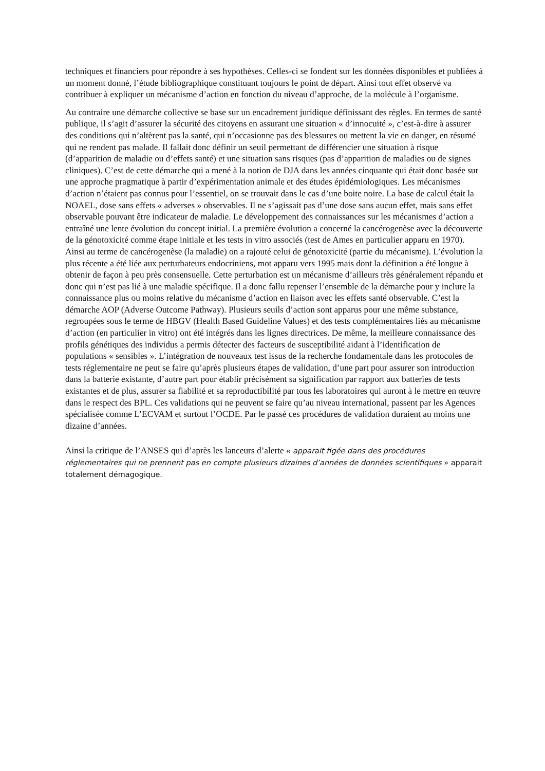techniques et financiers pour répondre à ses hypothèses. Celles-ci se fondent sur les données disponibles et publiées à un moment donné, l’étude bibliographique constituant toujours le point de départ. Ainsi tout effet observé va contribuer à expliquer un mécanisme d’action en fonction du niveau d’approche, de la molécule à l’organisme.
Au contraire une démarche collective se base sur un encadrement juridique définissant des règles. En termes de santé publique, il s’agit d’assurer la sécurité des citoyens en assurant une situation « d’innocuité », c’est-à-dire à assurer des conditions qui n’altèrent pas la santé, qui n’occasionne pas des blessures ou mettent la vie en danger, en résumé qui ne rendent pas malade. Il fallait donc définir un seuil permettant de différencier une situation à risque (d’apparition de maladie ou d’effets santé) et une situation sans risques (pas d’apparition de maladies ou de signes cliniques). C’est de cette démarche qui a mené à la notion de DJA dans les années cinquante qui était donc basée sur une approche pragmatique à partir d’expérimentation animale et des études épidémiologiques. Les mécanismes d’action n’étaient pas connus pour l’essentiel, on se trouvait dans le cas d’une boite noire. La base de calcul était la NOAEL, dose sans effets « adverses » observables. Il ne s’agissait pas d’une dose sans aucun effet, mais sans effet observable pouvant être indicateur de maladie. Le développement des connaissances sur les mécanismes d’action a entraîné une lente évolution du concept initial. La première évolution a concerné la cancérogenèse avec la découverte de la génotoxicité comme étape initiale et les tests in vitro associés (test de Ames en particulier apparu en 1970). Ainsi au terme de cancérogenèse (la maladie) on a rajouté celui de génotoxicité (partie du mécanisme). L’évolution la plus récente a été liée aux perturbateurs endocriniens, mot apparu vers 1995 mais dont la définition a été longue à obtenir de façon à peu près consensuelle. Cette perturbation est un mécanisme d’ailleurs très généralement répandu et donc qui n’est pas lié à une maladie spécifique. Il a donc fallu repenser l’ensemble de la démarche pour y inclure la connaissance plus ou moins relative du mécanisme d’action en liaison avec les effets santé observable. C’est la démarche AOP (Adverse Outcome Pathway). Plusieurs seuils d’action sont apparus pour une même substance, regroupées sous le terme de HBGV (Health Based Guideline Values) et des tests complémentaires liés au mécanisme d’action (en particulier in vitro) ont été intégrés dans les lignes directrices. De même, la meilleure connaissance des profils génétiques des individus a permis détecter des facteurs de susceptibilité aidant à l’identification de populations « sensibles ». L’intégration de nouveaux test issus de la recherche fondamentale dans les protocoles de tests réglementaire ne peut se faire qu’après plusieurs étapes de validation, d’une part pour assurer son introduction dans la batterie existante, d’autre part pour établir précisément sa signification par rapport aux batteries de tests existantes et de plus, assurer sa fiabilité et sa reproductibilité par tous les laboratoires qui auront à le mettre en œuvre dans le respect des BPL. Ces validations qui ne peuvent se faire qu’au niveau international, passent par les Agences spécialisée comme L’ECVAM et surtout l’OCDE. Par le passé ces procédures de validation duraient au moins une dizaine d’années.
Ainsi la critique de l’ANSES qui d’après les lanceurs d’alerte « apparait figée dans des procédures réglementaires qui ne prennent pas en compte plusieurs dizaines d’années de données scientifiques » apparait totalement démagogique.